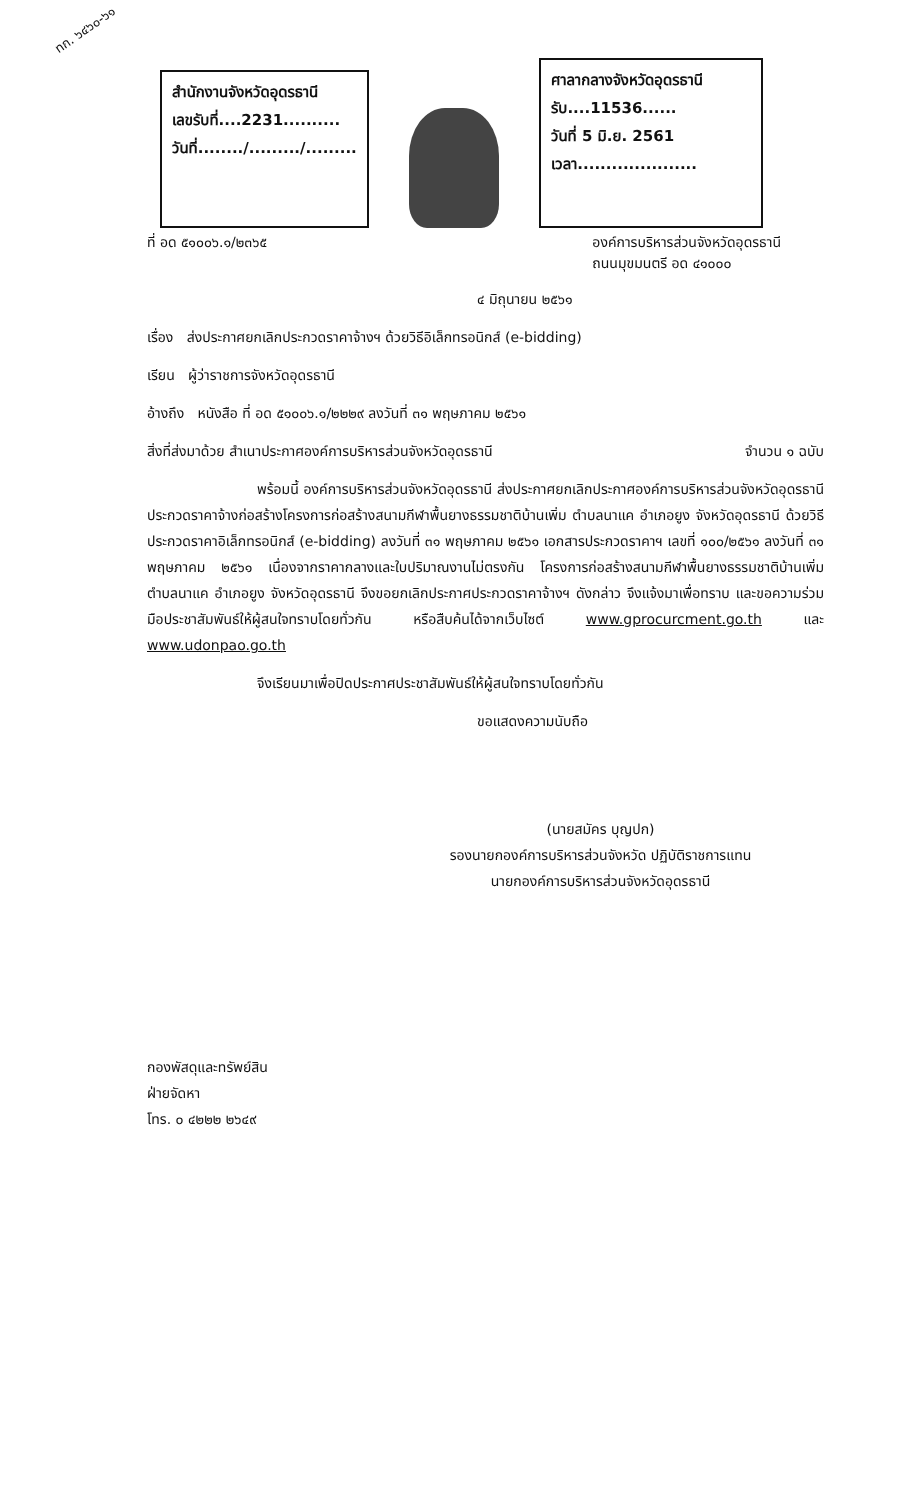ทก. ๖๔๖๐-๖๑
สำนักงานจังหวัดอุดรธานี
เลขรับที่....2231..........
วันที่......../........./.........
ศาลากลางจังหวัดอุดรธานี
รับ....11536......
วันที่ 5 มิ.ย. 2561
เวลา.....................
ที่ อด ๕๑๐๐๖.๑/๒๓๖๕ องค์การบริหารส่วนจังหวัดอุดรธานี
ถนนมุขมนตรี อด ๔๑๐๐๐
๔ มิถุนายน ๒๕๖๑
เรื่อง ส่งประกาศยกเลิกประกวดราคาจ้างฯ ด้วยวิธีอิเล็กทรอนิกส์ (e-bidding)
เรียน ผู้ว่าราชการจังหวัดอุดรธานี
อ้างถึง หนังสือ ที่ อด ๕๑๐๐๖.๑/๒๒๒๙ ลงวันที่ ๓๑ พฤษภาคม ๒๕๖๑
สิ่งที่ส่งมาด้วย สำเนาประกาศองค์การบริหารส่วนจังหวัดอุดรธานี จำนวน ๑ ฉบับ
พร้อมนี้ องค์การบริหารส่วนจังหวัดอุดรธานี ส่งประกาศยกเลิกประกาศองค์การบริหารส่วนจังหวัดอุดรธานี ประกวดราคาจ้างก่อสร้างโครงการก่อสร้างสนามกีฬาพื้นยางธรรมชาติบ้านเพิ่ม ตำบลนาแค อำเภอยูง จังหวัดอุดรธานี ด้วยวิธีประกวดราคาอิเล็กทรอนิกส์ (e-bidding) ลงวันที่ ๓๑ พฤษภาคม ๒๕๖๑ เอกสารประกวดราคาฯ เลขที่ ๑๐๐/๒๕๖๑ ลงวันที่ ๓๑ พฤษภาคม ๒๕๖๑ เนื่องจากราคากลางและใบปริมาณงานไม่ตรงกัน โครงการก่อสร้างสนามกีฬาพื้นยางธรรมชาติบ้านเพิ่ม ตำบลนาแค อำเภอยูง จังหวัดอุดรธานี จึงขอยกเลิกประกาศประกวดราคาจ้างฯ ดังกล่าว จึงแจ้งมาเพื่อทราบ และขอความร่วมมือประชาสัมพันธ์ให้ผู้สนใจทราบโดยทั่วกัน หรือสืบค้นได้จากเว็บไซต์ www.gprocurcment.go.th และ www.udonpao.go.th
จึงเรียนมาเพื่อปิดประกาศประชาสัมพันธ์ให้ผู้สนใจทราบโดยทั่วกัน
ขอแสดงความนับถือ
(นายสมัคร บุญปก)
รองนายกองค์การบริหารส่วนจังหวัด ปฏิบัติราชการแทน
นายกองค์การบริหารส่วนจังหวัดอุดรธานี
กองพัสดุและทรัพย์สิน
ฝ่ายจัดหา
โทร. ๐ ๔๒๒๒ ๒๖๔๙